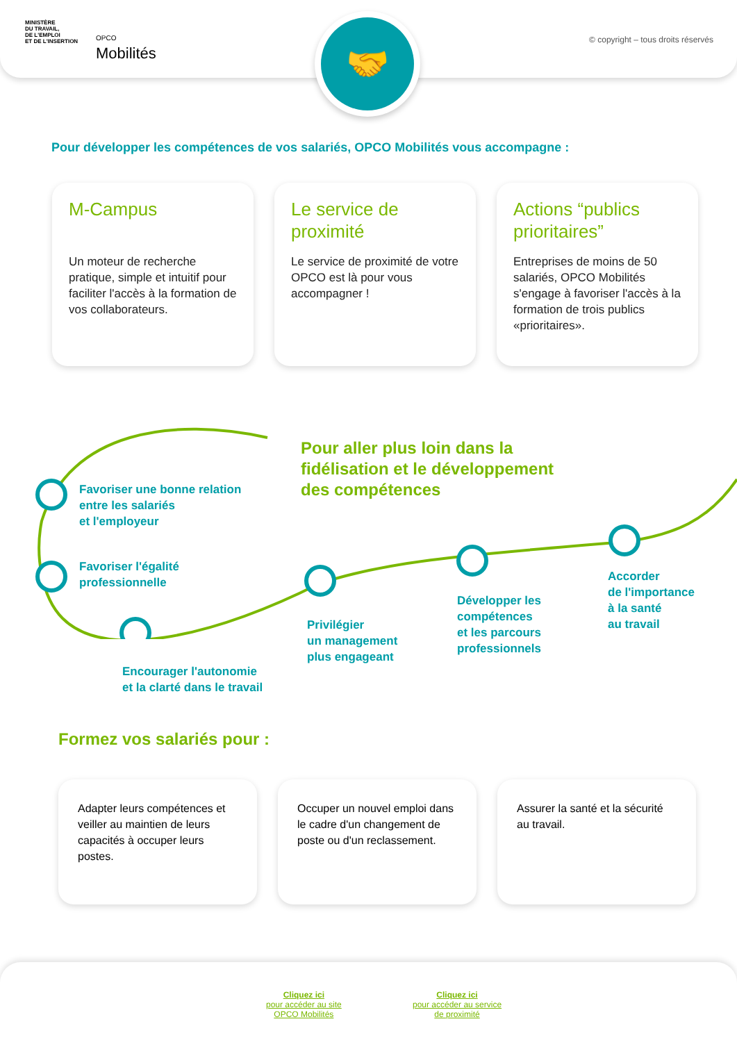MINISTÈRE
DU TRAVAIL,
DE L'EMPLOI
ET DE L'INSERTION
OPCO
Mobilités
© copyright – tous droits réservés
🤝
Pour développer les compétences de vos salariés, OPCO Mobilités vous accompagne :
M-Campus
Un moteur de recherche pratique, simple et intuitif pour faciliter l'accès à la formation de vos collaborateurs.
Le service de proximité
Le service de proximité de votre OPCO est là pour vous accompagner !
Actions “publics prioritaires”
Entreprises de moins de 50 salariés, OPCO Mobilités s'engage à favoriser l'accès à la formation de trois publics «prioritaires».
Pour aller plus loin dans la
fidélisation et le développement
des compétences
Favoriser une bonne relation
entre les salariés
et l'employeur
Favoriser l'égalité
professionnelle
Encourager l'autonomie
et la clarté dans le travail
Privilégier
un management
plus engageant
Développer les
compétences
et les parcours
professionnels
Accorder
de l'importance
à la santé
au travail
Formez vos salariés pour :
Adapter leurs compétences et veiller au maintien de leurs capacités à occuper leurs postes.
Occuper un nouvel emploi dans le cadre d'un changement de poste ou d'un reclassement.
Assurer la santé et la sécurité au travail.
Cliquez ici
pour accéder au site
OPCO Mobilités
Cliquez ici
pour accéder au service
de proximité